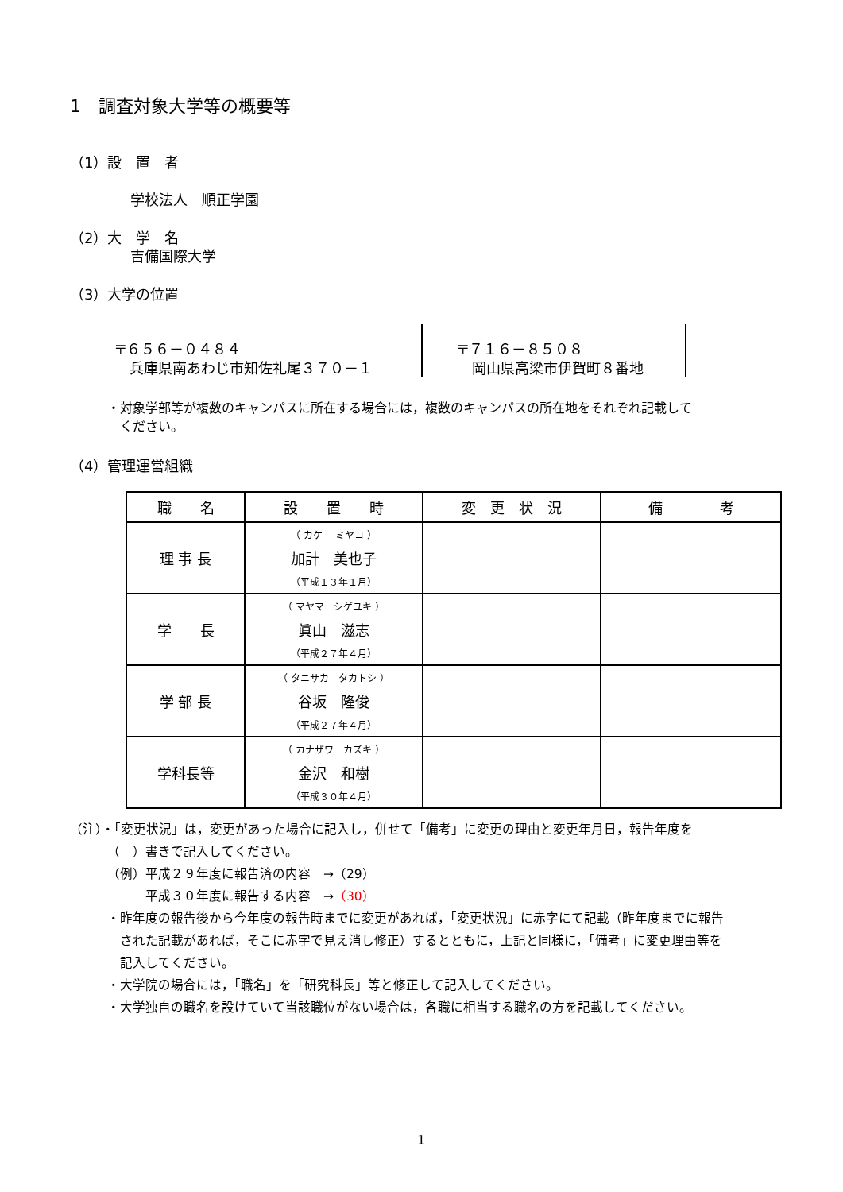1　調査対象大学等の概要等
（1）設　置　者
学校法人　順正学園
（2）大　学　名
吉備国際大学
（3）大学の位置
〒６５６－０４８４
　兵庫県南あわじ市知佐礼尾３７０－１
〒７１６－８５０８
　岡山県高梁市伊賀町８番地
・対象学部等が複数のキャンパスに所在する場合には，複数のキャンパスの所在地をそれぞれ記載して
　ください。
（4）管理運営組織
| 職 名 | 設 置 時 | 変 更 状 況 | 備 考 |
| --- | --- | --- | --- |
| 理 事 長 | （ カケ ミヤコ ） 加計 美也子 （平成１３年１月） | | |
| 学 長 | （ マヤマ シゲユキ ） 眞山 滋志 （平成２７年４月） | | |
| 学 部 長 | （ タニサカ タカトシ ） 谷坂 隆俊 （平成２７年４月） | | |
| 学科長等 | （ カナザワ カズキ ） 金沢 和樹 （平成３０年４月） | | |
（注）・「変更状況」は，変更があった場合に記入し，併せて「備考」に変更の理由と変更年月日，報告年度を
（　）書きで記入してください。
（例）平成２９年度に報告済の内容　→（29）
平成３０年度に報告する内容　→（30）
・昨年度の報告後から今年度の報告時までに変更があれば，「変更状況」に赤字にて記載（昨年度までに報告
　された記載があれば，そこに赤字で見え消し修正）するとともに，上記と同様に，「備考」に変更理由等を
　記入してください。
・大学院の場合には，「職名」を「研究科長」等と修正して記入してください。
・大学独自の職名を設けていて当該職位がない場合は，各職に相当する職名の方を記載してください。
1